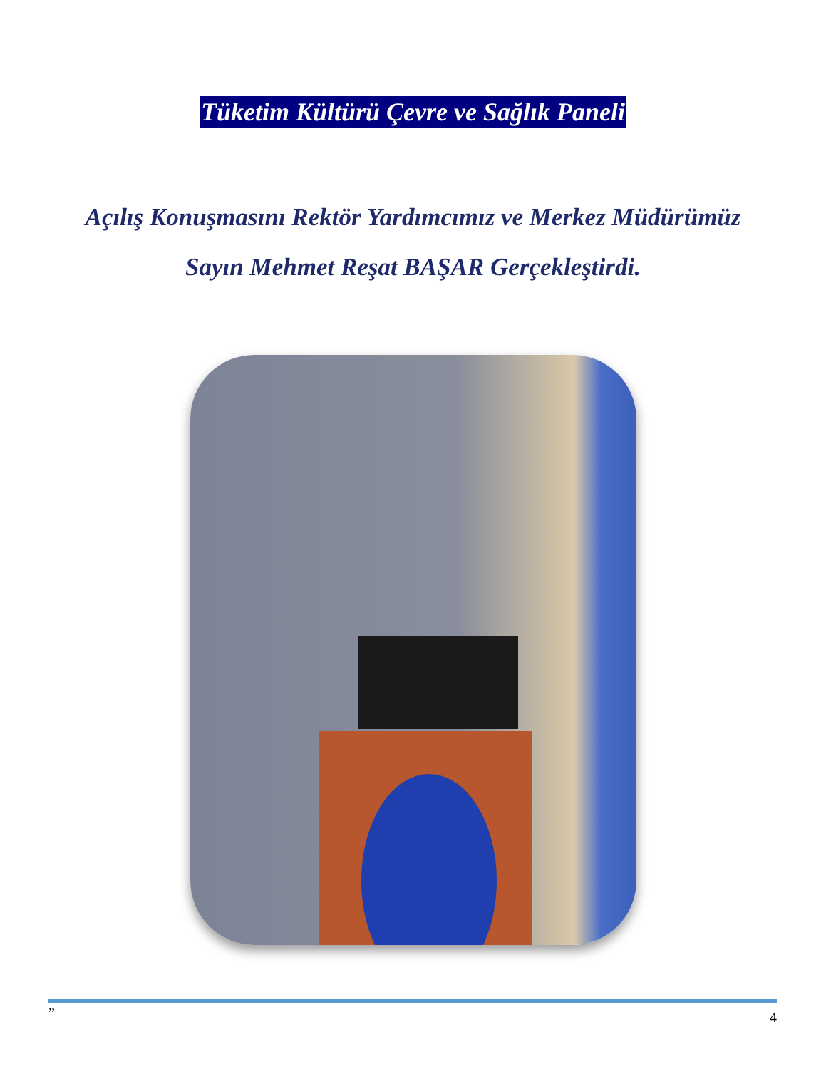Tüketim Kültürü Çevre ve Sağlık Paneli
Açılış Konuşmasını Rektör Yardımcımız ve Merkez Müdürümüz
Sayın Mehmet Reşat BAŞAR Gerçekleştirdi.
” 4